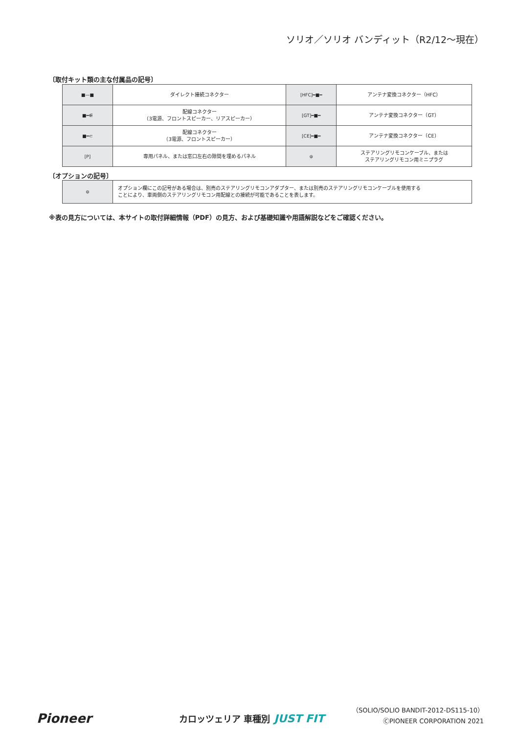ソリオ／ソリオ バンディット（R2/12〜現在）
〔取付キット類の主な付属品の記号〕
| ■—■ | ダイレクト接続コネクター | [HFC]━■━ | アンテナ変換コネクター（HFC） |
| ■━⋹ | 配線コネクター （3電源、フロントスピーカー、リアスピーカー） | [GT]━■━ | アンテナ変換コネクター（GT） |
| ■━⊂ | 配線コネクター （3電源、フロントスピーカー） | [CE]━■━ | アンテナ変換コネクター（CE） |
| [P] | 専用パネル、または窓口左右の隙間を埋めるパネル | ⊜ | ステアリングリモコンケーブル、または ステアリングリモコン用ミニプラグ |
〔オプションの記号〕
| ⊜ | オプション欄にこの記号がある場合は、別売のステアリングリモコンアダプター、または別売のステアリングリモコンケーブルを使用する ことにより、車両側のステアリングリモコン用配線との接続が可能であることを表します。 |
※表の見方については、本サイトの取付詳細情報（PDF）の見方、および基礎知識や用語解説などをご確認ください。
（SOLIO/SOLIO BANDIT-2012-DS115-10）
Pioneer カロッツェリア 車種別 JUST FIT ⒸPIONEER CORPORATION 2021